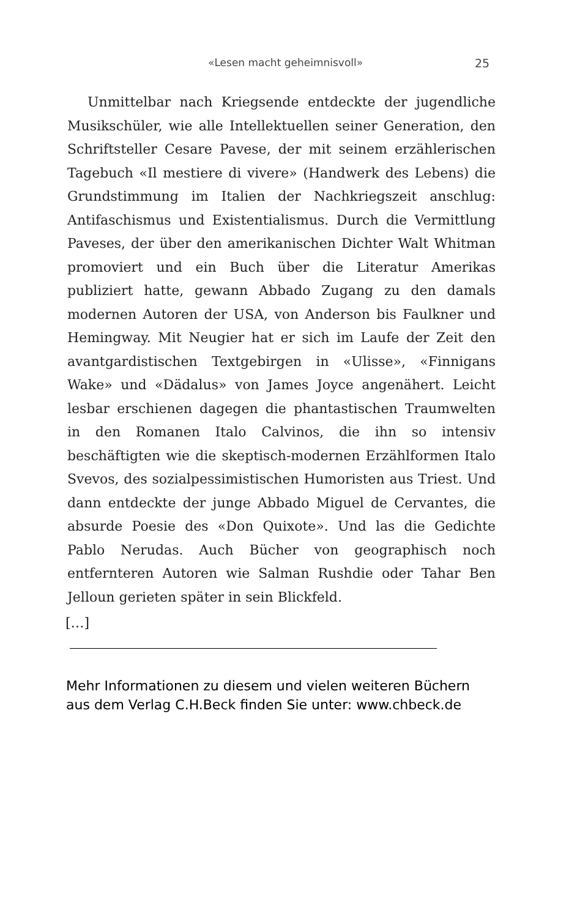«Lesen macht geheimnisvoll» 25
Unmittelbar nach Kriegsende entdeckte der jugendliche Musikschüler, wie alle Intellektuellen seiner Generation, den Schriftsteller Cesare Pavese, der mit seinem erzählerischen Tagebuch «Il mestiere di vivere» (Handwerk des Lebens) die Grundstimmung im Italien der Nachkriegszeit anschlug: Antifaschismus und Existentialismus. Durch die Vermittlung Paveses, der über den amerikanischen Dichter Walt Whitman promoviert und ein Buch über die Literatur Amerikas publiziert hatte, gewann Abbado Zugang zu den damals modernen Autoren der USA, von Anderson bis Faulkner und Hemingway. Mit Neugier hat er sich im Laufe der Zeit den avantgardistischen Textgebirgen in «Ulisse», «Finnigans Wake» und «Dädalus» von James Joyce angenähert. Leicht lesbar erschienen dagegen die phantastischen Traumwelten in den Romanen Italo Calvinos, die ihn so intensiv beschäftigten wie die skeptisch-modernen Erzählformen Italo Svevos, des sozialpessimistischen Humoristen aus Triest. Und dann entdeckte der junge Abbado Miguel de Cervantes, die absurde Poesie des «Don Quixote». Und las die Gedichte Pablo Nerudas. Auch Bücher von geographisch noch entfernteren Autoren wie Salman Rushdie oder Tahar Ben Jelloun gerieten später in sein Blickfeld.
[…]
Mehr Informationen zu diesem und vielen weiteren Büchern
aus dem Verlag C.H.Beck finden Sie unter: www.chbeck.de